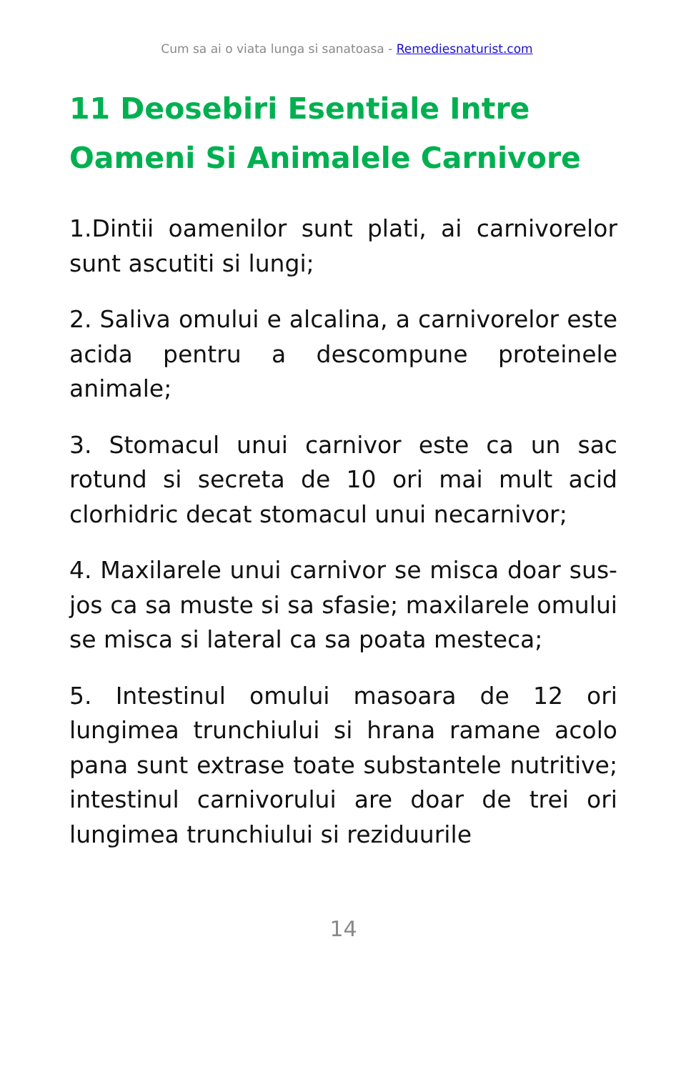Cum sa ai o viata lunga si sanatoasa - Remediesnaturist.com
11 Deosebiri Esentiale Intre Oameni Si Animalele Carnivore
1.Dintii oamenilor sunt plati, ai carnivorelor sunt ascutiti si lungi;
2. Saliva omului e alcalina, a carnivorelor este acida pentru a descompune proteinele animale;
3. Stomacul unui carnivor este ca un sac rotund si secreta de 10 ori mai mult acid clorhidric decat stomacul unui necarnivor;
4. Maxilarele unui carnivor se misca doar sus-jos ca sa muste si sa sfasie; maxilarele omului se misca si lateral ca sa poata mesteca;
5. Intestinul omului masoara de 12 ori lungimea trunchiului si hrana ramane acolo pana sunt extrase toate substantele nutritive; intestinul carnivorului are doar de trei ori lungimea trunchiului si reziduurile
14